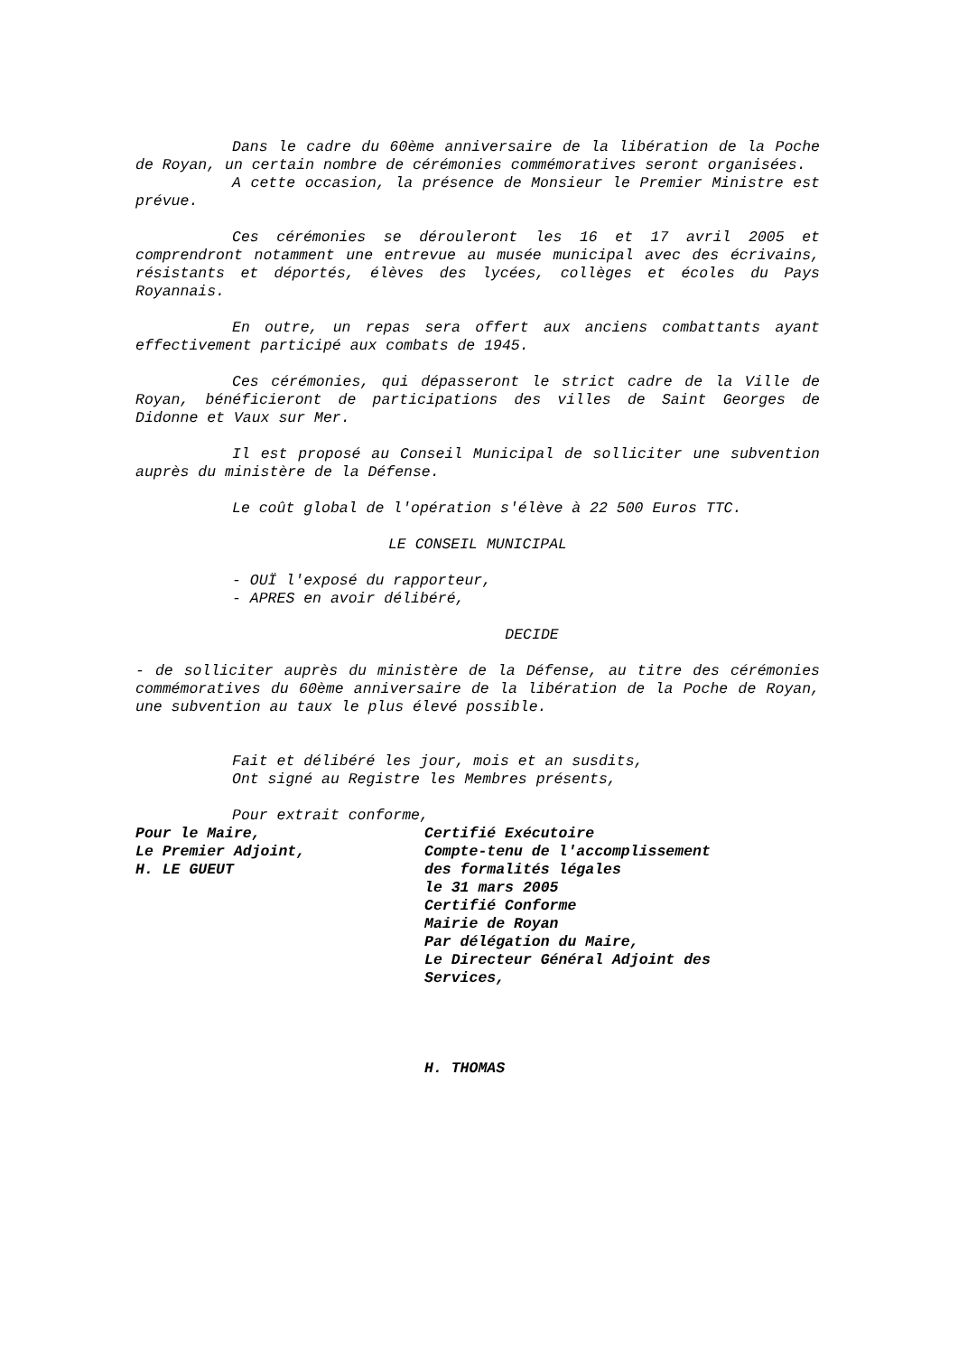Dans le cadre du 60ème anniversaire de la libération de la Poche de Royan, un certain nombre de cérémonies commémoratives seront organisées.
A cette occasion, la présence de Monsieur le Premier Ministre est prévue.
Ces cérémonies se dérouleront les 16 et 17 avril 2005 et comprendront notamment une entrevue au musée municipal avec des écrivains, résistants et déportés, élèves des lycées, collèges et écoles du Pays Royannais.
En outre, un repas sera offert aux anciens combattants ayant effectivement participé aux combats de 1945.
Ces cérémonies, qui dépasseront le strict cadre de la Ville de Royan, bénéficieront de participations des villes de Saint Georges de Didonne et Vaux sur Mer.
Il est proposé au Conseil Municipal de solliciter une subvention auprès du ministère de la Défense.
Le coût global de l'opération s'élève à 22 500 Euros TTC.
LE CONSEIL MUNICIPAL
- OUÏ l'exposé du rapporteur,
- APRES en avoir délibéré,
DECIDE
- de solliciter auprès du ministère de la Défense, au titre des cérémonies commémoratives du 60ème anniversaire de la libération de la Poche de Royan, une subvention au taux le plus élevé possible.
Fait et délibéré les jour, mois et an susdits,
Ont signé au Registre les Membres présents,
Pour extrait conforme,
Pour le Maire,
Le Premier Adjoint,
H. LE GUEUT
Certifié Exécutoire
Compte-tenu de l'accomplissement
des formalités légales
le 31 mars 2005
Certifié Conforme
Mairie de Royan
Par délégation du Maire,
Le Directeur Général Adjoint des
Services,
H. THOMAS